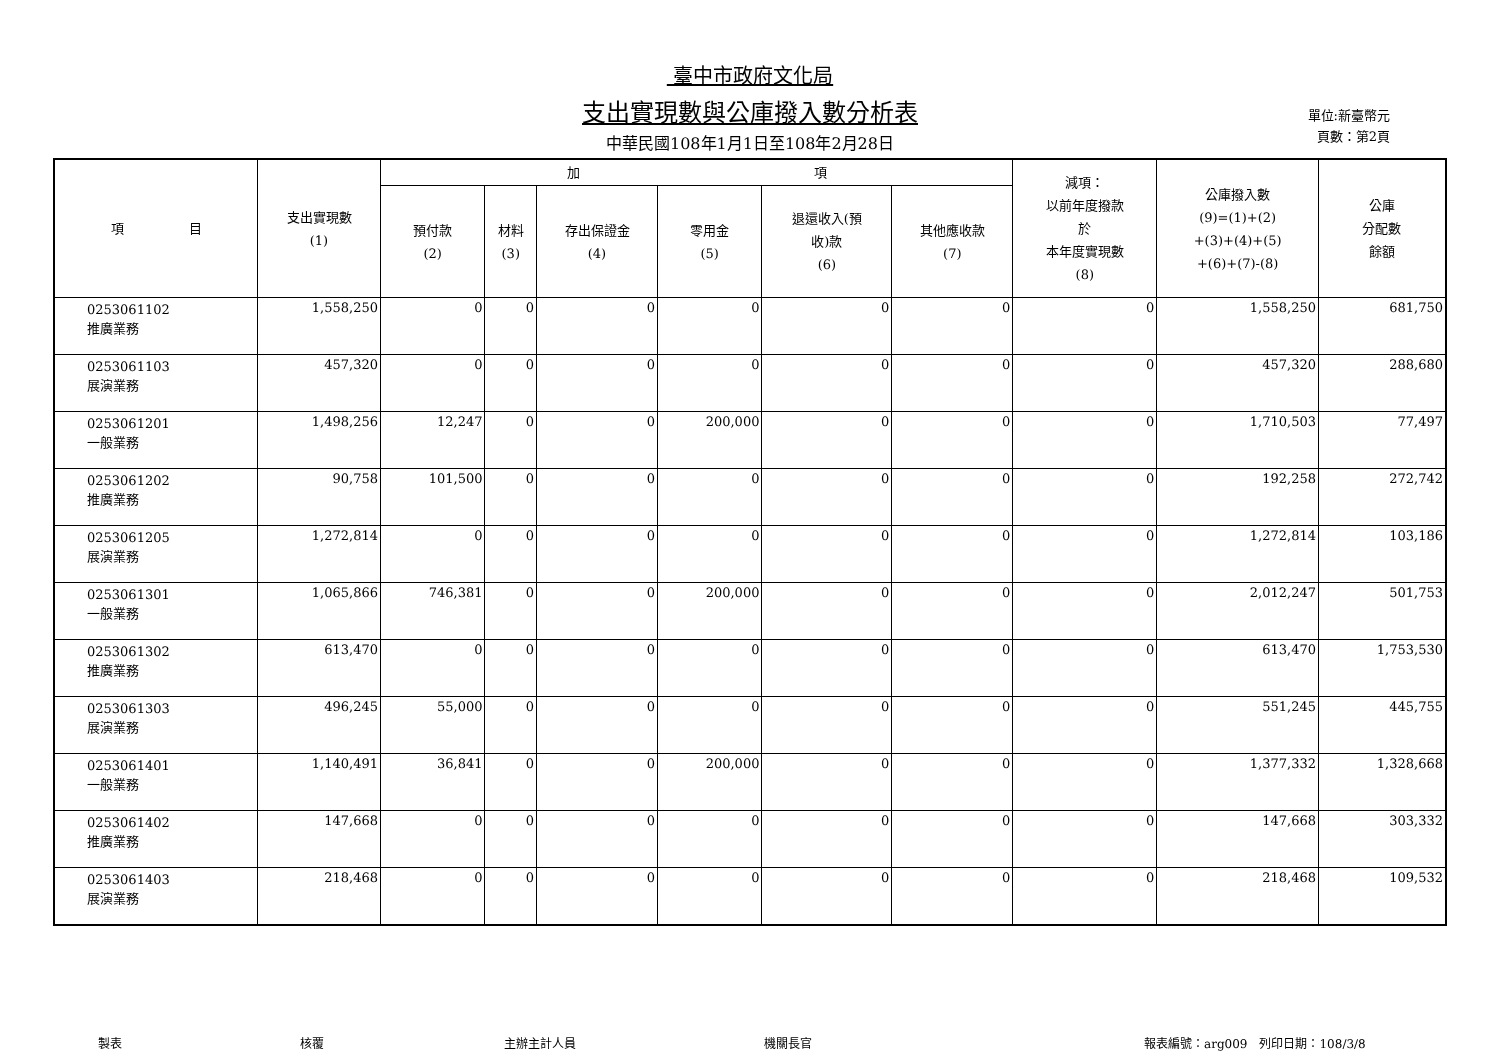臺中市政府文化局
支出實現數與公庫撥入數分析表
中華民國108年1月1日至108年2月28日
單位:新臺幣元
頁數：第2頁
| 項 目 | 支出實現數 (1) | 加 項 | | | | | | 減項： 以前年度撥款 於 本年度實現數 (8) | 公庫撥入數 (9)=(1)+(2) +(3)+(4)+(5) +(6)+(7)-(8) | 公庫 分配數 餘額 |
| --- | --- | --- | --- | --- | --- | --- | --- | --- | --- | --- |
| | | 預付款 (2) | 材料 (3) | 存出保證金 (4) | 零用金 (5) | 退還收入(預 收)款 (6) | 其他應收款 (7) | | | |
| 0253061102 推廣業務 | 1,558,250 | 0 | 0 | 0 | 0 | 0 | 0 | 0 | 1,558,250 | 681,750 |
| 0253061103 展演業務 | 457,320 | 0 | 0 | 0 | 0 | 0 | 0 | 0 | 457,320 | 288,680 |
| 0253061201 一般業務 | 1,498,256 | 12,247 | 0 | 0 | 200,000 | 0 | 0 | 0 | 1,710,503 | 77,497 |
| 0253061202 推廣業務 | 90,758 | 101,500 | 0 | 0 | 0 | 0 | 0 | 0 | 192,258 | 272,742 |
| 0253061205 展演業務 | 1,272,814 | 0 | 0 | 0 | 0 | 0 | 0 | 0 | 1,272,814 | 103,186 |
| 0253061301 一般業務 | 1,065,866 | 746,381 | 0 | 0 | 200,000 | 0 | 0 | 0 | 2,012,247 | 501,753 |
| 0253061302 推廣業務 | 613,470 | 0 | 0 | 0 | 0 | 0 | 0 | 0 | 613,470 | 1,753,530 |
| 0253061303 展演業務 | 496,245 | 55,000 | 0 | 0 | 0 | 0 | 0 | 0 | 551,245 | 445,755 |
| 0253061401 一般業務 | 1,140,491 | 36,841 | 0 | 0 | 200,000 | 0 | 0 | 0 | 1,377,332 | 1,328,668 |
| 0253061402 推廣業務 | 147,668 | 0 | 0 | 0 | 0 | 0 | 0 | 0 | 147,668 | 303,332 |
| 0253061403 展演業務 | 218,468 | 0 | 0 | 0 | 0 | 0 | 0 | 0 | 218,468 | 109,532 |
製表 核覆 主辦主計人員 機關長官 報表編號：arg009　列印日期：108/3/8